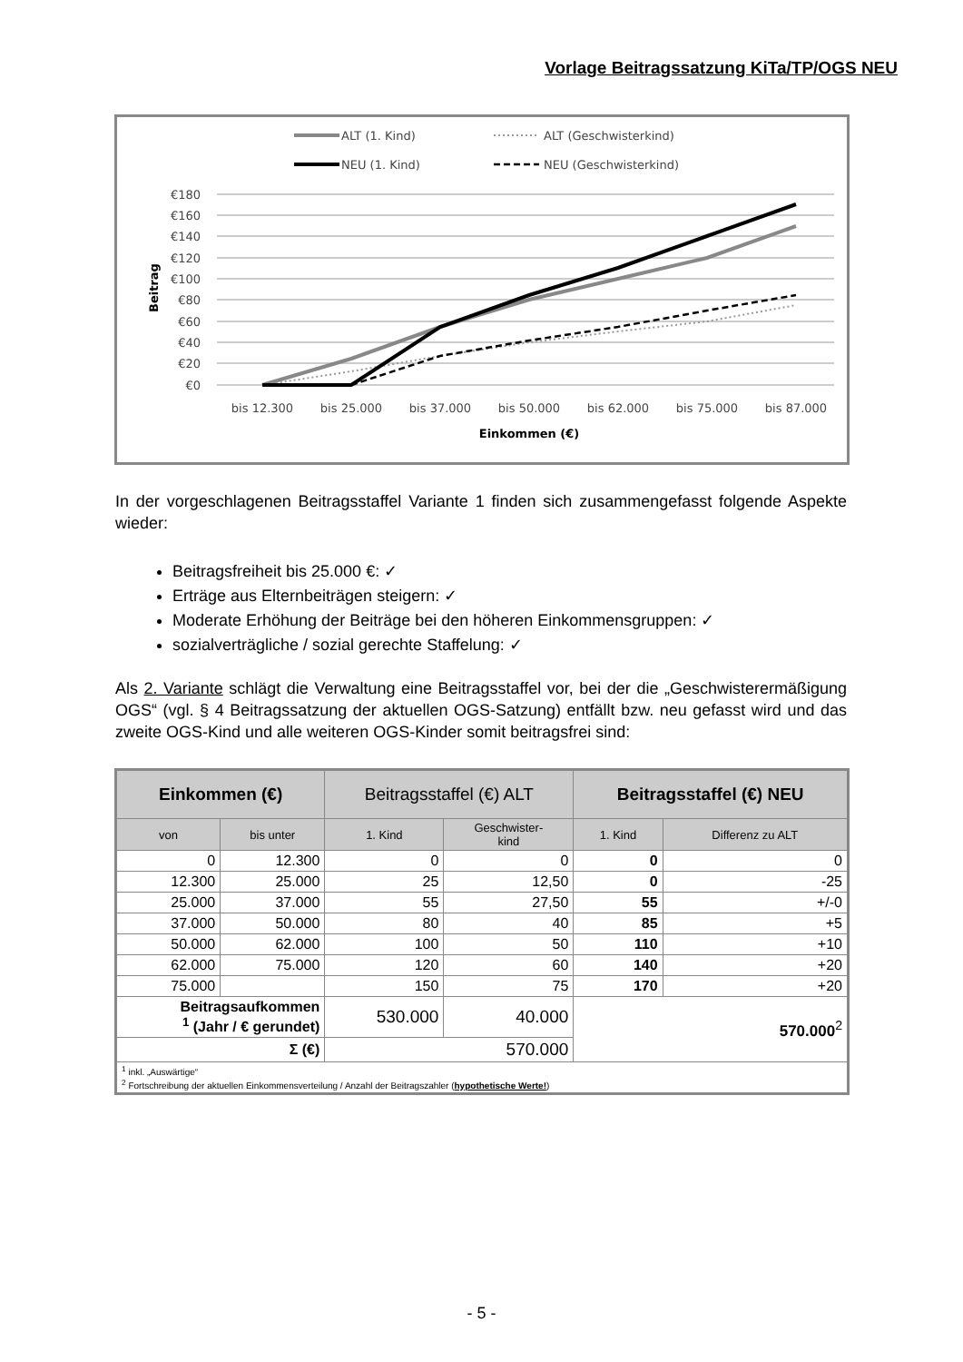Vorlage Beitragssatzung KiTa/TP/OGS NEU
ALT (1. Kind)
ALT (Geschwisterkind)
NEU (1. Kind)
NEU (Geschwisterkind)
€180
€160
€140
€120
€100
€80
€60
€40
€20
€0
Beitrag
bis 12.300
bis 25.000
bis 37.000
bis 50.000
bis 62.000
bis 75.000
bis 87.000
Einkommen (€)
In der vorgeschlagenen Beitragsstaffel Variante 1 finden sich zusammengefasst folgende Aspekte wieder:
Beitragsfreiheit bis 25.000 €: ✓
Erträge aus Elternbeiträgen steigern: ✓
Moderate Erhöhung der Beiträge bei den höheren Einkommensgruppen: ✓
sozialverträgliche / sozial gerechte Staffelung: ✓
Als 2. Variante schlägt die Verwaltung eine Beitragsstaffel vor, bei der die „Geschwisterermäßigung OGS“ (vgl. § 4 Beitragssatzung der aktuellen OGS-Satzung) entfällt bzw. neu gefasst wird und das zweite OGS-Kind und alle weiteren OGS-Kinder somit beitragsfrei sind:
| Einkommen (€) | | Beitragsstaffel (€) ALT | | Beitragsstaffel (€) NEU | |
| --- | --- | --- | --- | --- | --- |
| von | bis unter | 1. Kind | Geschwister- kind | 1. Kind | Differenz zu ALT |
| 0 | 12.300 | 0 | 0 | 0 | 0 |
| 12.300 | 25.000 | 25 | 12,50 | 0 | -25 |
| 25.000 | 37.000 | 55 | 27,50 | 55 | +/-0 |
| 37.000 | 50.000 | 80 | 40 | 85 | +5 |
| 50.000 | 62.000 | 100 | 50 | 110 | +10 |
| 62.000 | 75.000 | 120 | 60 | 140 | +20 |
| 75.000 | | 150 | 75 | 170 | +20 |
| Beitragsaufkommen <sup>1</sup> (Jahr / € gerundet) | | 530.000 | 40.000 | 570.000<sup>2</sup> | |
| Σ (€) | | 570.000 | | | |
| <sup>1</sup> inkl. „Auswärtige“ <sup>2</sup> Fortschreibung der aktuellen Einkommensverteilung / Anzahl der Beitragszahler ( hypothetische Werte! ) | | | | | |
- 5 -